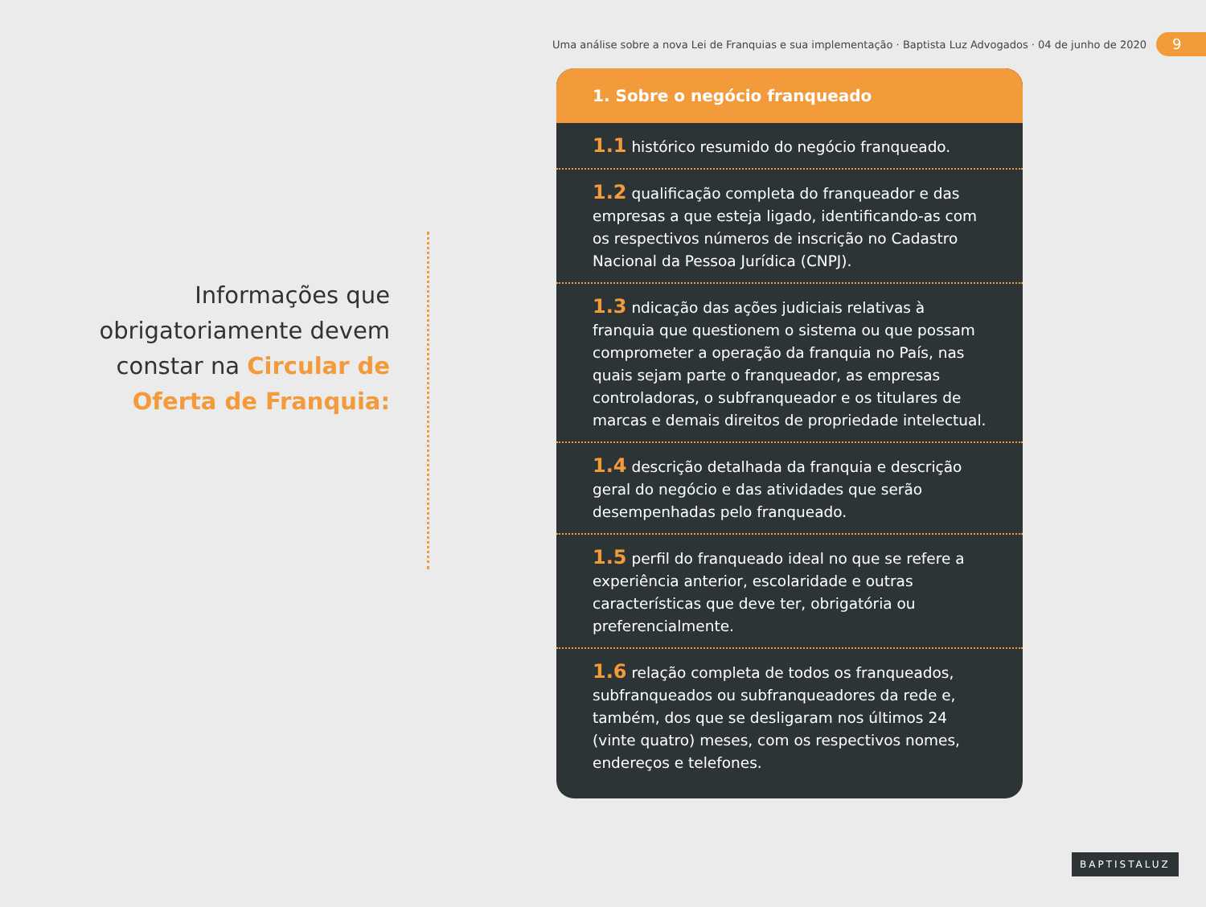Uma análise sobre a nova Lei de Franquias e sua implementação · Baptista Luz Advogados · 04 de junho de 2020 9
Informações que obrigatoriamente devem constar na Circular de Oferta de Franquia:
1. Sobre o negócio franqueado
1.1 histórico resumido do negócio franqueado.
1.2 qualificação completa do franqueador e das empresas a que esteja ligado, identificando-as com os respectivos números de inscrição no Cadastro Nacional da Pessoa Jurídica (CNPJ).
1.3 ndicação das ações judiciais relativas à franquia que questionem o sistema ou que possam comprometer a operação da franquia no País, nas quais sejam parte o franqueador, as empresas controladoras, o subfranqueador e os titulares de marcas e demais direitos de propriedade intelectual.
1.4 descrição detalhada da franquia e descrição geral do negócio e das atividades que serão desempenhadas pelo franqueado.
1.5 perfil do franqueado ideal no que se refere a experiência anterior, escolaridade e outras características que deve ter, obrigatória ou preferencialmente.
1.6 relação completa de todos os franqueados, subfranqueados ou subfranqueadores da rede e, também, dos que se desligaram nos últimos 24 (vinte quatro) meses, com os respectivos nomes, endereços e telefones.
BAPTISTALUZ